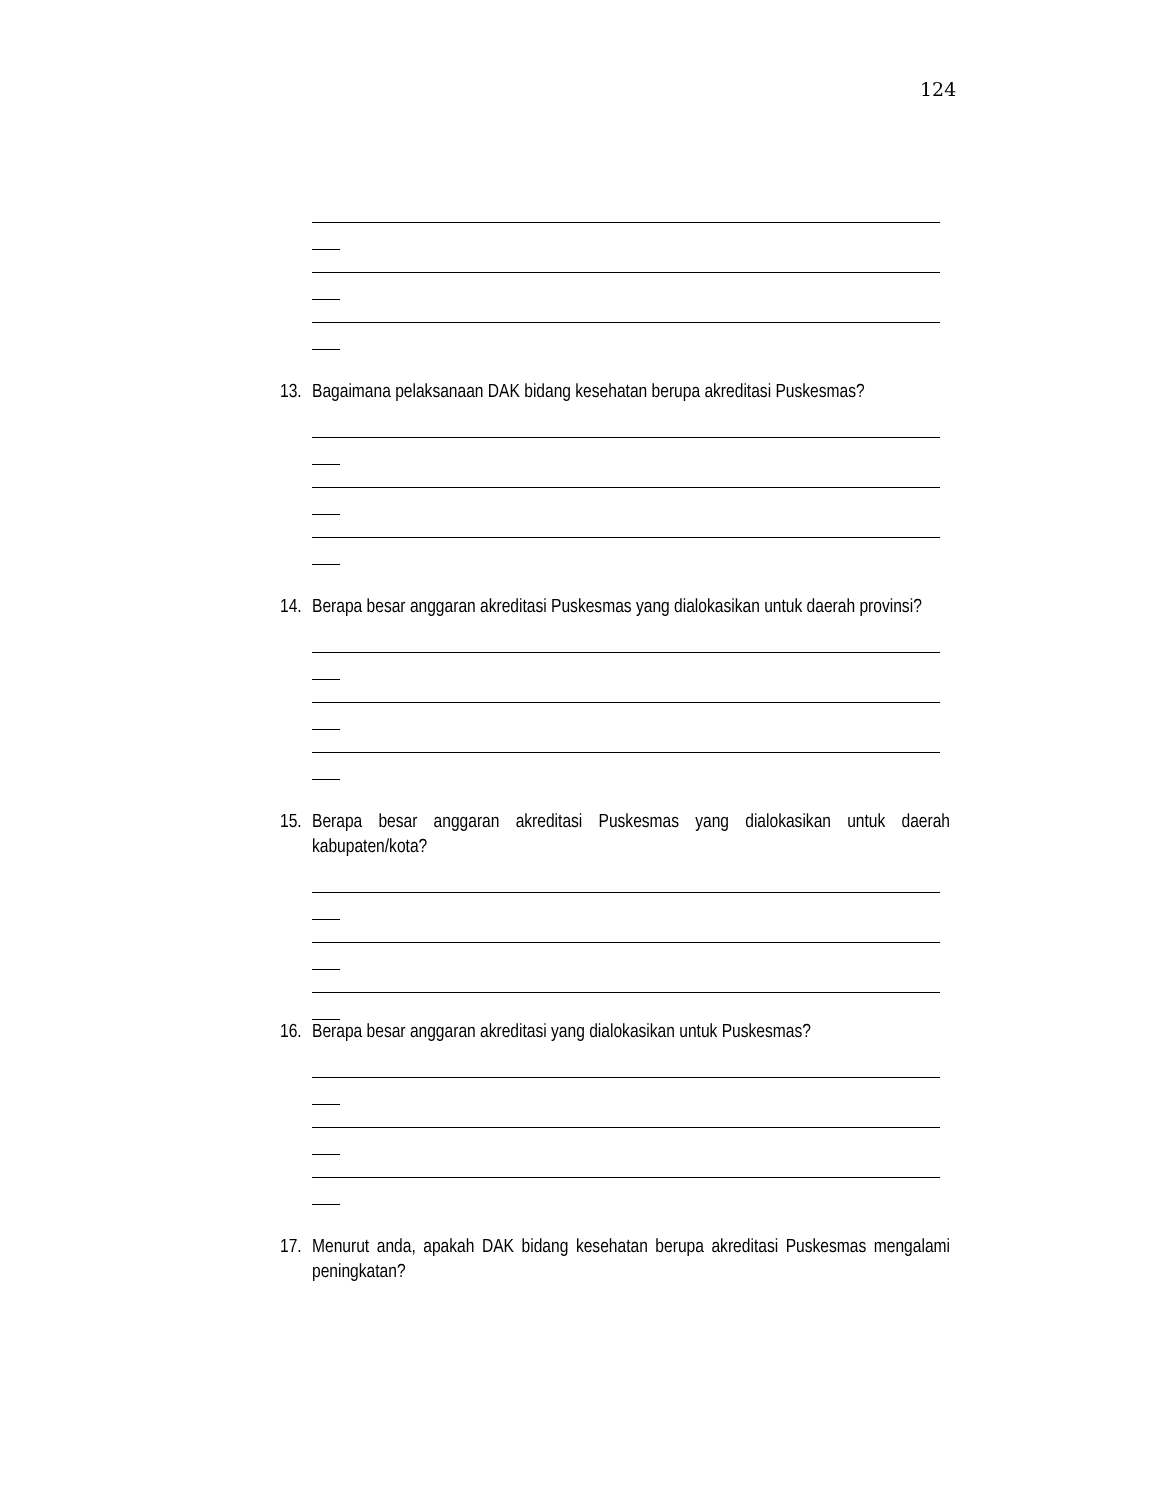124
13. Bagaimana pelaksanaan DAK bidang kesehatan berupa akreditasi Puskesmas?
14. Berapa besar anggaran akreditasi Puskesmas yang dialokasikan untuk daerah provinsi?
15. Berapa besar anggaran akreditasi Puskesmas yang dialokasikan untuk daerah kabupaten/kota?
16. Berapa besar anggaran akreditasi yang dialokasikan untuk Puskesmas?
17. Menurut anda, apakah DAK bidang kesehatan berupa akreditasi Puskesmas mengalami peningkatan?